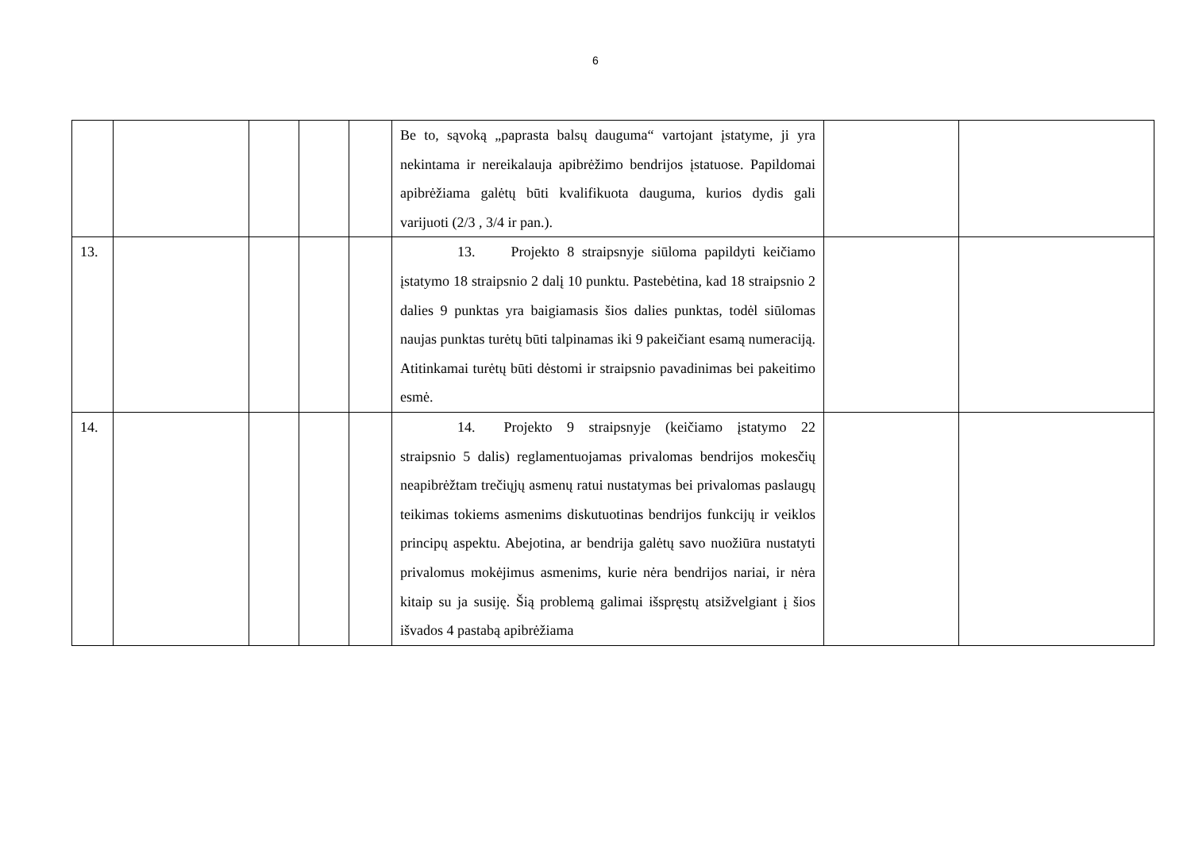6
| | | | | | Be to, sąvoką „paprasta balsų dauguma“ vartojant įstatyme, ji yra nekintama ir nereikalauja apibrėžimo bendrijos įstatuose. Papildomai apibrėžiama galėtų būti kvalifikuota dauguma, kurios dydis gali varijuoti (2/3 , 3/4 ir pan.). | | |
| 13. | | | | | 13. Projekto 8 straipsnyje siūloma papildyti keičiamo įstatymo 18 straipsnio 2 dalį 10 punktu. Pastebėtina, kad 18 straipsnio 2 dalies 9 punktas yra baigiamasis šios dalies punktas, todėl siūlomas naujas punktas turėtų būti talpinamas iki 9 pakeičiant esamą numeraciją. Atitinkamai turėtų būti dėstomi ir straipsnio pavadinimas bei pakeitimo esmė. | | |
| 14. | | | | | 14. Projekto 9 straipsnyje (keičiamo įstatymo 22 straipsnio 5 dalis) reglamentuojamas privalomas bendrijos mokesčių neapibrėžtam trečiųjų asmenų ratui nustatymas bei privalomas paslaugų teikimas tokiems asmenims diskutuotinas bendrijos funkcijų ir veiklos principų aspektu. Abejotina, ar bendrija galėtų savo nuožiūra nustatyti privalomus mokėjimus asmenims, kurie nėra bendrijos nariai, ir nėra kitaip su ja susiję. Šią problemą galimai išspręstų atsižvelgiant į šios išvados 4 pastabą apibrėžiama | | |